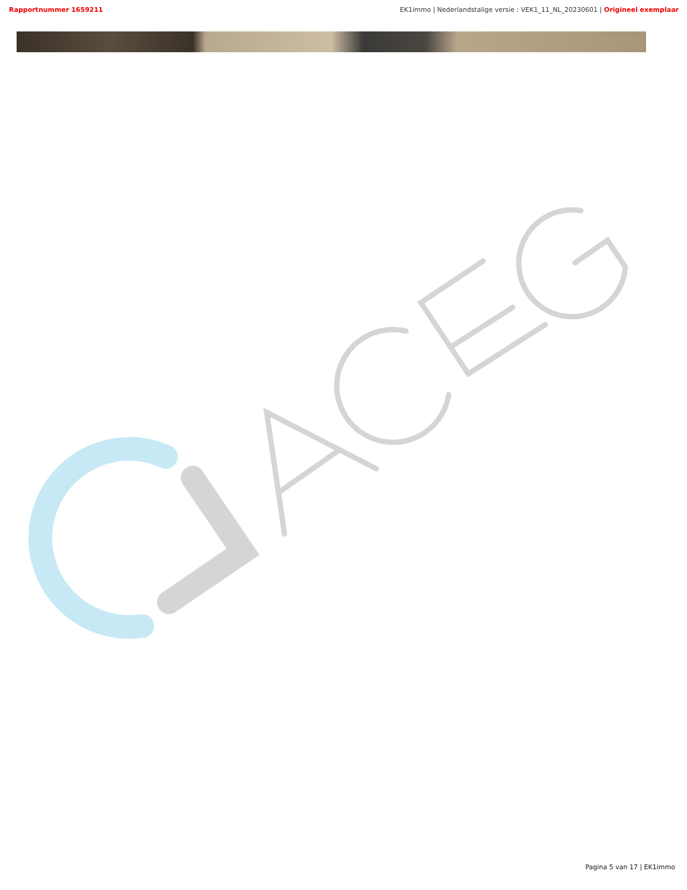Rapportnummer 1659211 EK1immo | Nederlandstalige versie : VEK1_11_NL_20230601 | Origineel exemplaar
Pagina 5 van 17 | EK1immo